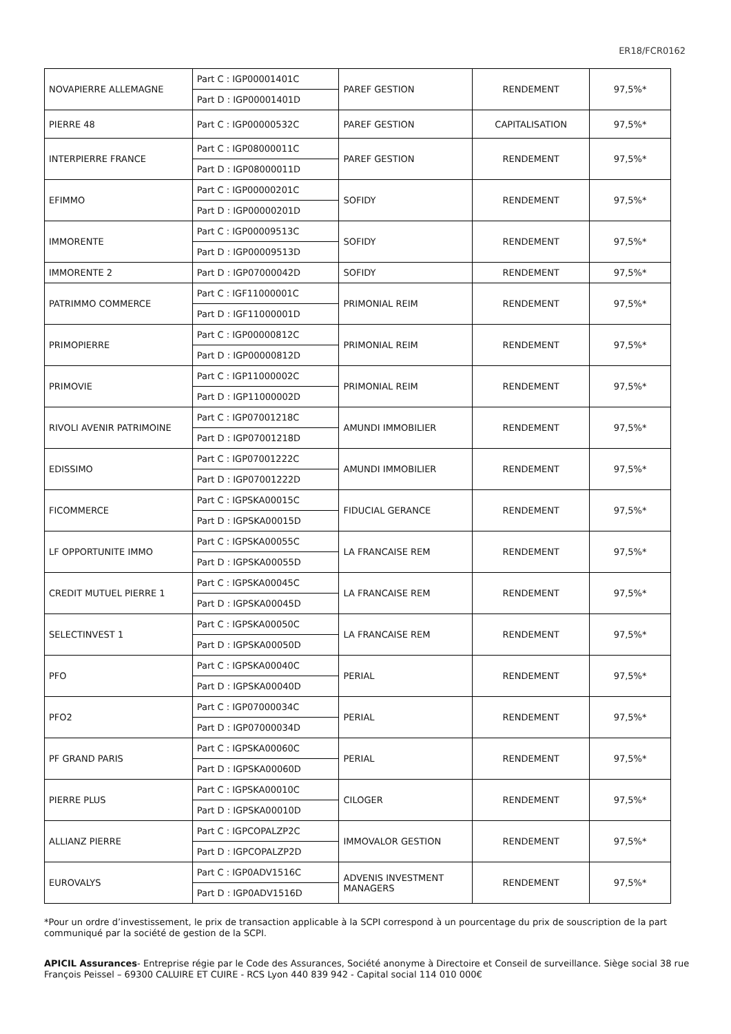ER18/FCR0162
| NOVAPIERRE ALLEMAGNE | Part C : IGP00001401C | PAREF GESTION | RENDEMENT | 97,5%* |
| | Part D : IGP00001401D | | | |
| PIERRE 48 | Part C : IGP00000532C | PAREF GESTION | CAPITALISATION | 97,5%* |
| INTERPIERRE FRANCE | Part C : IGP08000011C | PAREF GESTION | RENDEMENT | 97,5%* |
| | Part D : IGP08000011D | | | |
| EFIMMO | Part C : IGP00000201C | SOFIDY | RENDEMENT | 97,5%* |
| | Part D : IGP00000201D | | | |
| IMMORENTE | Part C : IGP00009513C | SOFIDY | RENDEMENT | 97,5%* |
| | Part D : IGP00009513D | | | |
| IMMORENTE 2 | Part D : IGP07000042D | SOFIDY | RENDEMENT | 97,5%* |
| PATRIMMO COMMERCE | Part C : IGF11000001C | PRIMONIAL REIM | RENDEMENT | 97,5%* |
| | Part D : IGF11000001D | | | |
| PRIMOPIERRE | Part C : IGP00000812C | PRIMONIAL REIM | RENDEMENT | 97,5%* |
| | Part D : IGP00000812D | | | |
| PRIMOVIE | Part C : IGP11000002C | PRIMONIAL REIM | RENDEMENT | 97,5%* |
| | Part D : IGP11000002D | | | |
| RIVOLI AVENIR PATRIMOINE | Part C : IGP07001218C | AMUNDI IMMOBILIER | RENDEMENT | 97,5%* |
| | Part D : IGP07001218D | | | |
| EDISSIMO | Part C : IGP07001222C | AMUNDI IMMOBILIER | RENDEMENT | 97,5%* |
| | Part D : IGP07001222D | | | |
| FICOMMERCE | Part C : IGPSKA00015C | FIDUCIAL GERANCE | RENDEMENT | 97,5%* |
| | Part D : IGPSKA00015D | | | |
| LF OPPORTUNITE IMMO | Part C : IGPSKA00055C | LA FRANCAISE REM | RENDEMENT | 97,5%* |
| | Part D : IGPSKA00055D | | | |
| CREDIT MUTUEL PIERRE 1 | Part C : IGPSKA00045C | LA FRANCAISE REM | RENDEMENT | 97,5%* |
| | Part D : IGPSKA00045D | | | |
| SELECTINVEST 1 | Part C : IGPSKA00050C | LA FRANCAISE REM | RENDEMENT | 97,5%* |
| | Part D : IGPSKA00050D | | | |
| PFO | Part C : IGPSKA00040C | PERIAL | RENDEMENT | 97,5%* |
| | Part D : IGPSKA00040D | | | |
| PFO2 | Part C : IGP07000034C | PERIAL | RENDEMENT | 97,5%* |
| | Part D : IGP07000034D | | | |
| PF GRAND PARIS | Part C : IGPSKA00060C | PERIAL | RENDEMENT | 97,5%* |
| | Part D : IGPSKA00060D | | | |
| PIERRE PLUS | Part C : IGPSKA00010C | CILOGER | RENDEMENT | 97,5%* |
| | Part D : IGPSKA00010D | | | |
| ALLIANZ PIERRE | Part C : IGPCOPALZP2C | IMMOVALOR GESTION | RENDEMENT | 97,5%* |
| | Part D : IGPCOPALZP2D | | | |
| EUROVALYS | Part C : IGP0ADV1516C | ADVENIS INVESTMENT MANAGERS | RENDEMENT | 97,5%* |
| | Part D : IGP0ADV1516D | | | |
*Pour un ordre d’investissement, le prix de transaction applicable à la SCPI correspond à un pourcentage du prix de souscription de la part communiqué par la société de gestion de la SCPI.
APICIL Assurances- Entreprise régie par le Code des Assurances, Société anonyme à Directoire et Conseil de surveillance. Siège social 38 rue François Peissel – 69300 CALUIRE ET CUIRE - RCS Lyon 440 839 942 - Capital social 114 010 000€